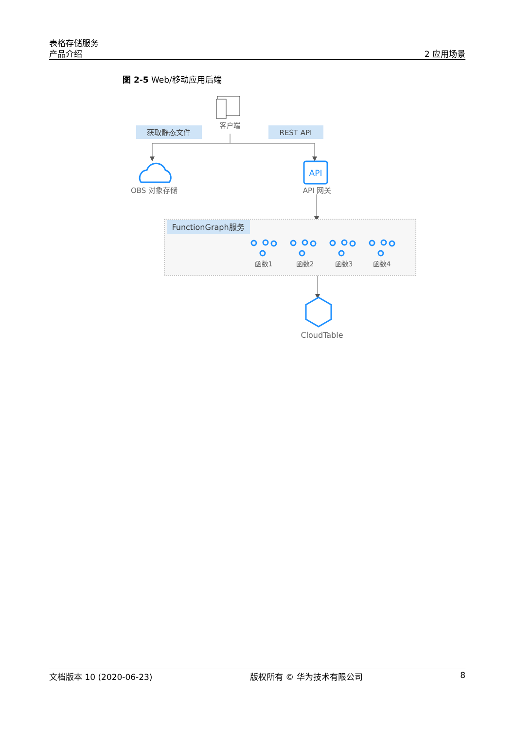表格存储服务
产品介绍
2 应用场景
图 2-5 Web/移动应用后端
客户端
获取静态文件
REST API
OBS 对象存储
API
API 网关
FunctionGraph服务
函数1
函数2
函数3
函数4
CloudTable
文档版本 10 (2020-06-23) 版权所有 © 华为技术有限公司 8